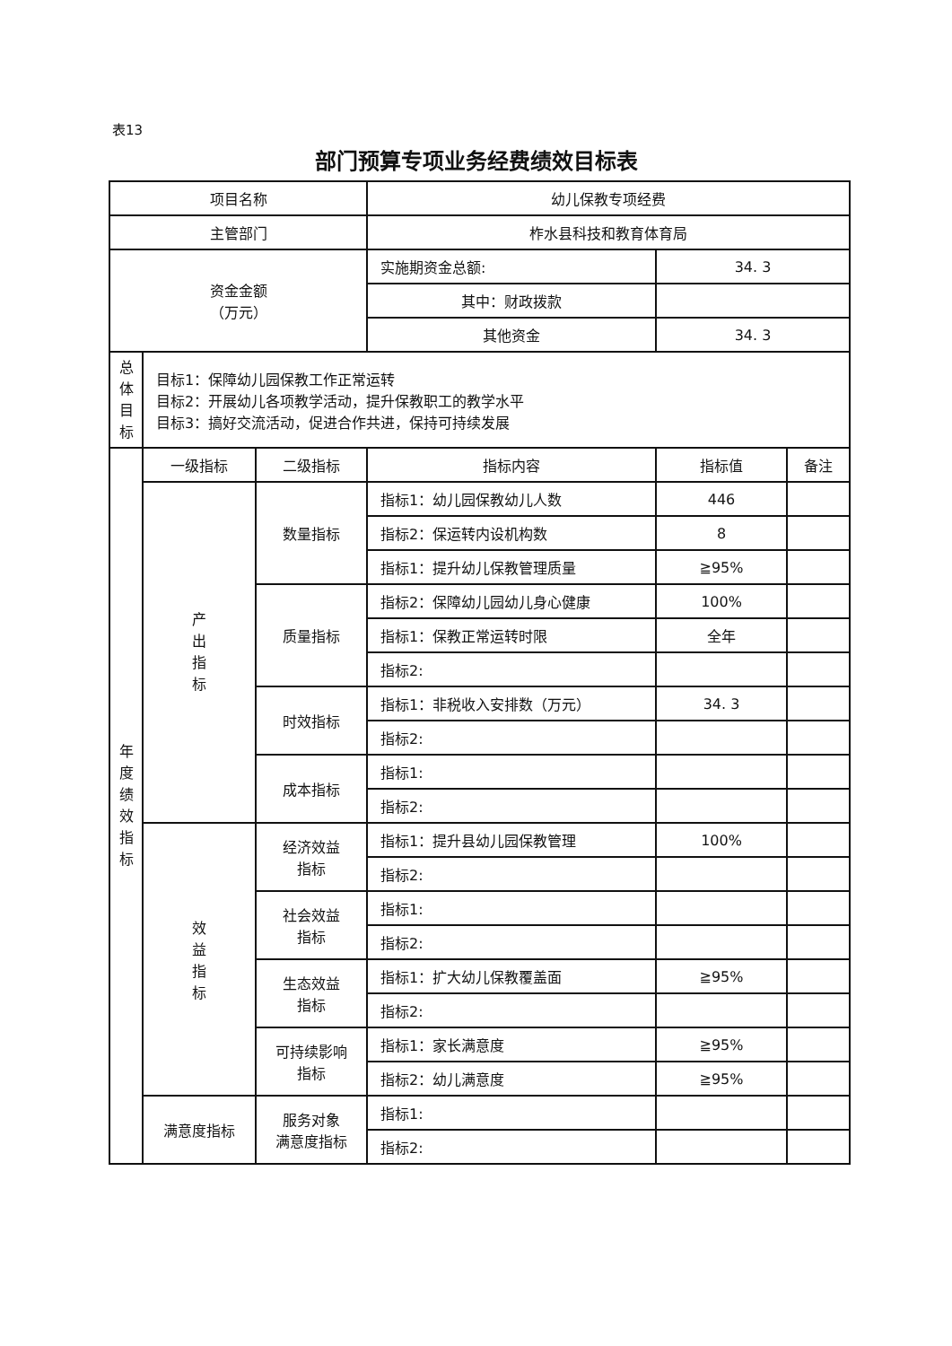表13
部门预算专项业务经费绩效目标表
| 项目名称 | | | 幼儿保教专项经费 | | |
| 主管部门 | | | 柞水县科技和教育体育局 | | |
| 资金金额 （万元） | | | 实施期资金总额: | 34. 3 | |
| | | | 其中：财政拨款 | | |
| | | | 其他资金 | 34. 3 | |
| 总 体 目 标 | 目标1：保障幼儿园保教工作正常运转 目标2：开展幼儿各项教学活动，提升保教职工的教学水平 目标3：搞好交流活动，促进合作共进，保持可持续发展 | | | | |
| 年 度 绩 效 指 标 | 一级指标 | 二级指标 | 指标内容 | 指标值 | 备注 |
| | 产 出 指 标 | 数量指标 | 指标1：幼儿园保教幼儿人数 | 446 | |
| | | | 指标2：保运转内设机构数 | 8 | |
| | | | 指标1：提升幼儿保教管理质量 | ≧95% | |
| | | 质量指标 | 指标2：保障幼儿园幼儿身心健康 | 100% | |
| | | | 指标1：保教正常运转时限 | 全年 | |
| | | | 指标2: | | |
| | | 时效指标 | 指标1：非税收入安排数（万元） | 34. 3 | |
| | | | 指标2: | | |
| | | 成本指标 | 指标1: | | |
| | | | 指标2: | | |
| | 效 益 指 标 | 经济效益 指标 | 指标1：提升县幼儿园保教管理 | 100% | |
| | | | 指标2: | | |
| | | 社会效益 指标 | 指标1: | | |
| | | | 指标2: | | |
| | | 生态效益 指标 | 指标1：扩大幼儿保教覆盖面 | ≧95% | |
| | | | 指标2: | | |
| | | 可持续影响 指标 | 指标1：家长满意度 | ≧95% | |
| | | | 指标2：幼儿满意度 | ≧95% | |
| | 满意度指标 | 服务对象 满意度指标 | 指标1: | | |
| | | | 指标2: | | |